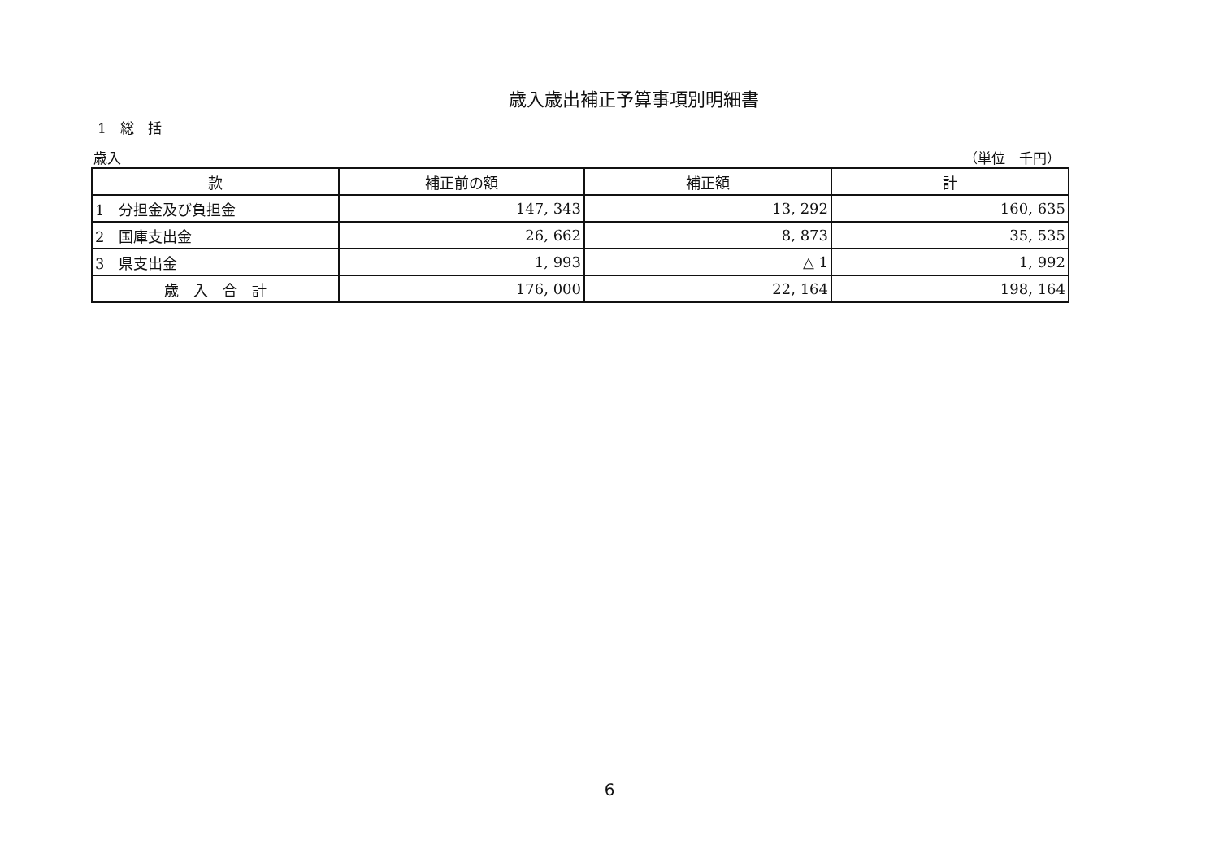歳入歳出補正予算事項別明細書
1　総　括
歳入 （単位　千円）
| 款 | 補正前の額 | 補正額 | 計 |
| --- | --- | --- | --- |
| 1 分担金及び負担金 | 147, 343 | 13, 292 | 160, 635 |
| 2 国庫支出金 | 26, 662 | 8, 873 | 35, 535 |
| 3 県支出金 | 1, 993 | △ 1 | 1, 992 |
| 歳 入 合 計 | 176, 000 | 22, 164 | 198, 164 |
6